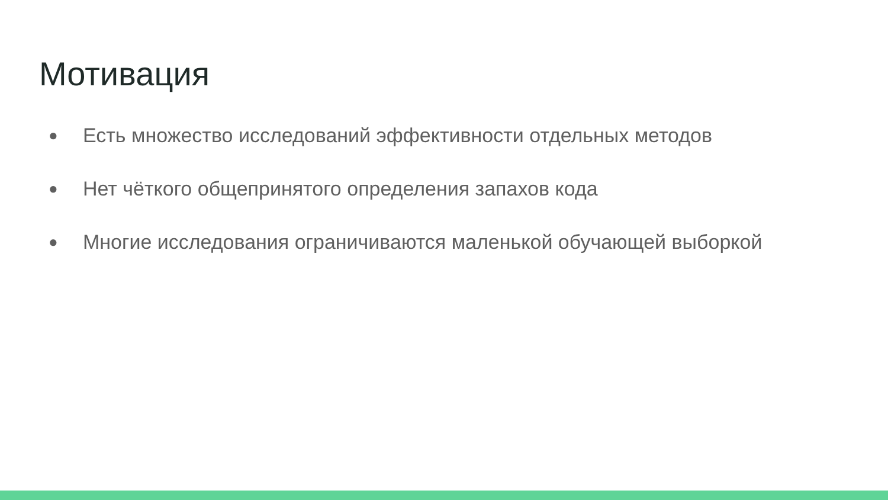Мотивация
● Есть множество исследований эффективности отдельных методов
● Нет чёткого общепринятого определения запахов кода
● Многие исследования ограничиваются маленькой обучающей выборкой